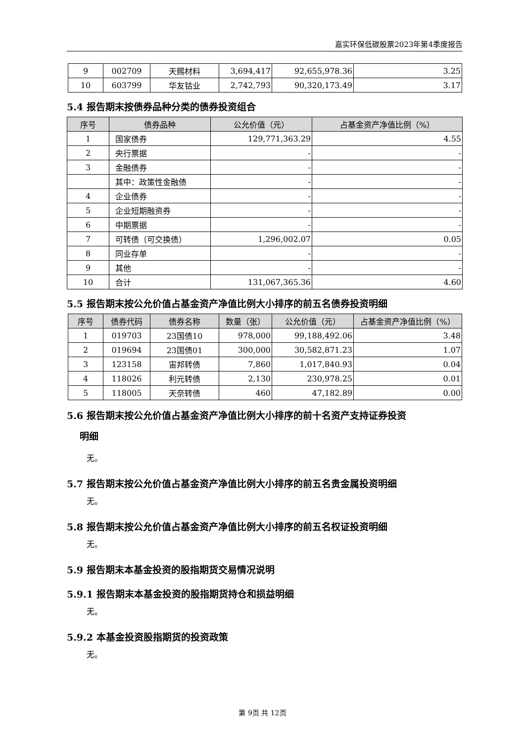嘉实环保低碳股票2023年第4季度报告
| 9 | 002709 | 天赐材料 | 3,694,417 | 92,655,978.36 | 3.25 |
| 10 | 603799 | 华友钴业 | 2,742,793 | 90,320,173.49 | 3.17 |
5.4 报告期末按债券品种分类的债券投资组合
| 序号 | 债券品种 | 公允价值（元） | 占基金资产净值比例（%） |
| --- | --- | --- | --- |
| 1 | 国家债券 | 129,771,363.29 | 4.55 |
| 2 | 央行票据 | - | - |
| 3 | 金融债券 | - | - |
| | 其中：政策性金融债 | - | - |
| 4 | 企业债券 | - | - |
| 5 | 企业短期融资券 | - | - |
| 6 | 中期票据 | - | - |
| 7 | 可转债（可交换债） | 1,296,002.07 | 0.05 |
| 8 | 同业存单 | - | - |
| 9 | 其他 | - | - |
| 10 | 合计 | 131,067,365.36 | 4.60 |
5.5 报告期末按公允价值占基金资产净值比例大小排序的前五名债券投资明细
| 序号 | 债券代码 | 债券名称 | 数量（张） | 公允价值（元） | 占基金资产净值比例（%） |
| --- | --- | --- | --- | --- | --- |
| 1 | 019703 | 23国债10 | 978,000 | 99,188,492.06 | 3.48 |
| 2 | 019694 | 23国债01 | 300,000 | 30,582,871.23 | 1.07 |
| 3 | 123158 | 宙邦转债 | 7,860 | 1,017,840.93 | 0.04 |
| 4 | 118026 | 利元转债 | 2,130 | 230,978.25 | 0.01 |
| 5 | 118005 | 天奈转债 | 460 | 47,182.89 | 0.00 |
5.6 报告期末按公允价值占基金资产净值比例大小排序的前十名资产支持证券投资
明细
无。
5.7 报告期末按公允价值占基金资产净值比例大小排序的前五名贵金属投资明细
无。
5.8 报告期末按公允价值占基金资产净值比例大小排序的前五名权证投资明细
无。
5.9 报告期末本基金投资的股指期货交易情况说明
5.9.1 报告期末本基金投资的股指期货持仓和损益明细
无。
5.9.2 本基金投资股指期货的投资政策
无。
第 9页 共 12页